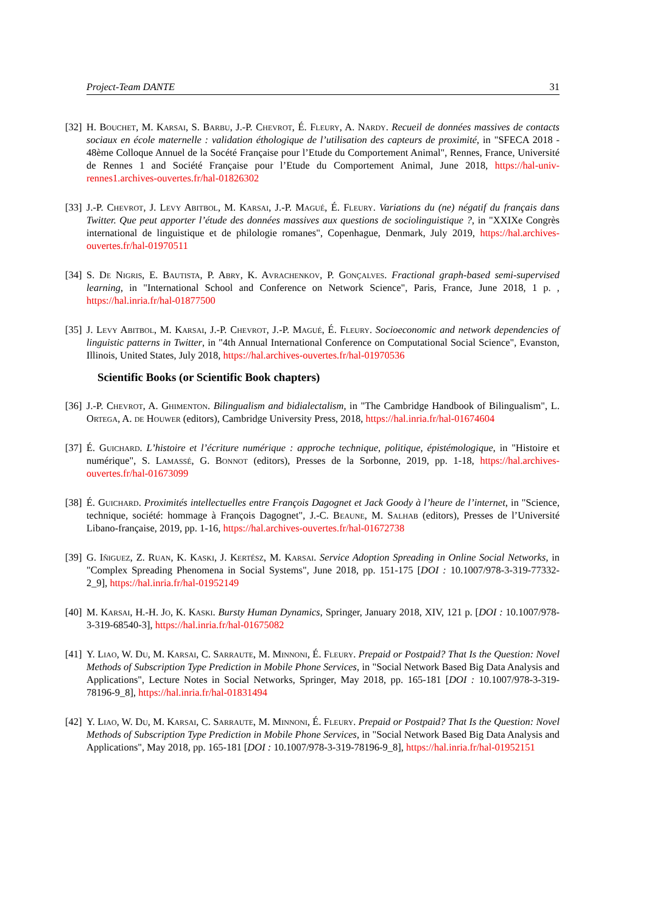Project-Team DANTE 31
[32] H. Bouchet, M. Karsai, S. Barbu, J.-P. Chevrot, É. Fleury, A. Nardy. Recueil de données massives de contacts sociaux en école maternelle : validation éthologique de l’utilisation des capteurs de proximité, in "SFECA 2018 - 48ème Colloque Annuel de la Socété Française pour l’Etude du Comportement Animal", Rennes, France, Université de Rennes 1 and Société Française pour l’Etude du Comportement Animal, June 2018, https://hal-univ-rennes1.archives-ouvertes.fr/hal-01826302
[33] J.-P. Chevrot, J. Levy Abitbol, M. Karsai, J.-P. Magué, É. Fleury. Variations du (ne) négatif du français dans Twitter. Que peut apporter l’étude des données massives aux questions de sociolinguistique ?, in "XXIXe Congrès international de linguistique et de philologie romanes", Copenhague, Denmark, July 2019, https://hal.archives-ouvertes.fr/hal-01970511
[34] S. De Nigris, E. Bautista, P. Abry, K. Avrachenkov, P. Gonçalves. Fractional graph-based semi-supervised learning, in "International School and Conference on Network Science", Paris, France, June 2018, 1 p. , https://hal.inria.fr/hal-01877500
[35] J. Levy Abitbol, M. Karsai, J.-P. Chevrot, J.-P. Magué, É. Fleury. Socioeconomic and network dependencies of linguistic patterns in Twitter, in "4th Annual International Conference on Computational Social Science", Evanston, Illinois, United States, July 2018, https://hal.archives-ouvertes.fr/hal-01970536
Scientific Books (or Scientific Book chapters)
[36] J.-P. Chevrot, A. Ghimenton. Bilingualism and bidialectalism, in "The Cambridge Handbook of Bilingualism", L. Ortega, A. de Houwer (editors), Cambridge University Press, 2018, https://hal.inria.fr/hal-01674604
[37] É. Guichard. L’histoire et l’écriture numérique : approche technique, politique, épistémologique, in "Histoire et numérique", S. Lamassé, G. Bonnot (editors), Presses de la Sorbonne, 2019, pp. 1-18, https://hal.archives-ouvertes.fr/hal-01673099
[38] É. Guichard. Proximités intellectuelles entre François Dagognet et Jack Goody à l’heure de l’internet, in "Science, technique, société: hommage à François Dagognet", J.-C. Beaune, M. Salhab (editors), Presses de l’Université Libano-française, 2019, pp. 1-16, https://hal.archives-ouvertes.fr/hal-01672738
[39] G. Iñiguez, Z. Ruan, K. Kaski, J. Kertész, M. Karsai. Service Adoption Spreading in Online Social Networks, in "Complex Spreading Phenomena in Social Systems", June 2018, pp. 151-175 [DOI : 10.1007/978-3-319-77332-2_9], https://hal.inria.fr/hal-01952149
[40] M. Karsai, H.-H. Jo, K. Kaski. Bursty Human Dynamics, Springer, January 2018, XIV, 121 p. [DOI : 10.1007/978-3-319-68540-3], https://hal.inria.fr/hal-01675082
[41] Y. Liao, W. Du, M. Karsai, C. Sarraute, M. Minnoni, É. Fleury. Prepaid or Postpaid? That Is the Question: Novel Methods of Subscription Type Prediction in Mobile Phone Services, in "Social Network Based Big Data Analysis and Applications", Lecture Notes in Social Networks, Springer, May 2018, pp. 165-181 [DOI : 10.1007/978-3-319-78196-9_8], https://hal.inria.fr/hal-01831494
[42] Y. Liao, W. Du, M. Karsai, C. Sarraute, M. Minnoni, É. Fleury. Prepaid or Postpaid? That Is the Question: Novel Methods of Subscription Type Prediction in Mobile Phone Services, in "Social Network Based Big Data Analysis and Applications", May 2018, pp. 165-181 [DOI : 10.1007/978-3-319-78196-9_8], https://hal.inria.fr/hal-01952151